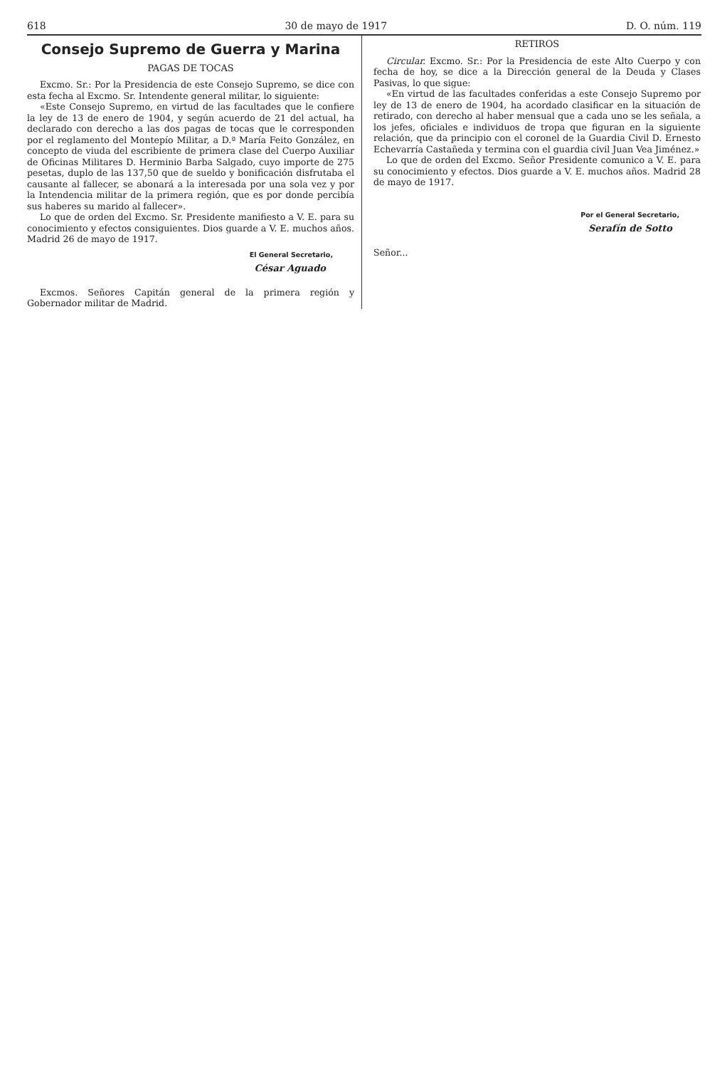618 30 de mayo de 1917 D. O. núm. 119
Consejo Supremo de Guerra y Marina
PAGAS DE TOCAS
Excmo. Sr.: Por la Presidencia de este Consejo Supremo, se dice con esta fecha al Excmo. Sr. Intendente general militar, lo siguiente:
«Este Consejo Supremo, en virtud de las facultades que le confiere la ley de 13 de enero de 1904, y según acuerdo de 21 del actual, ha declarado con derecho a las dos pagas de tocas que le corresponden por el reglamento del Montepío Militar, a D.ª María Feito González, en concepto de viuda del escribiente de primera clase del Cuerpo Auxiliar de Oficinas Militares D. Herminio Barba Salgado, cuyo importe de 275 pesetas, duplo de las 137,50 que de sueldo y bonificación disfrutaba el causante al fallecer, se abonará a la interesada por una sola vez y por la Intendencia militar de la primera región, que es por donde percibía sus haberes su marido al fallecer».
Lo que de orden del Excmo. Sr. Presidente manifiesto a V. E. para su conocimiento y efectos consiguientes. Dios guarde a V. E. muchos años. Madrid 26 de mayo de 1917.
El General Secretario,
César Aguado
Excmos. Señores Capitán general de la primera región y Gobernador militar de Madrid.
RETIROS
Circular. Excmo. Sr.: Por la Presidencia de este Alto Cuerpo y con fecha de hoy, se dice a la Dirección general de la Deuda y Clases Pasivas, lo que sigue:
«En virtud de las facultades conferidas a este Consejo Supremo por ley de 13 de enero de 1904, ha acordado clasificar en la situación de retirado, con derecho al haber mensual que a cada uno se les señala, a los jefes, oficiales e individuos de tropa que figuran en la siguiente relación, que da principio con el coronel de la Guardia Civil D. Ernesto Echevarría Castañeda y termina con el guardia civil Juan Vea Jiménez.»
Lo que de orden del Excmo. Señor Presidente comunico a V. E. para su conocimiento y efectos. Dios guarde a V. E. muchos años. Madrid 28 de mayo de 1917.
Por el General Secretario,
Serafín de Sotto
Señor...